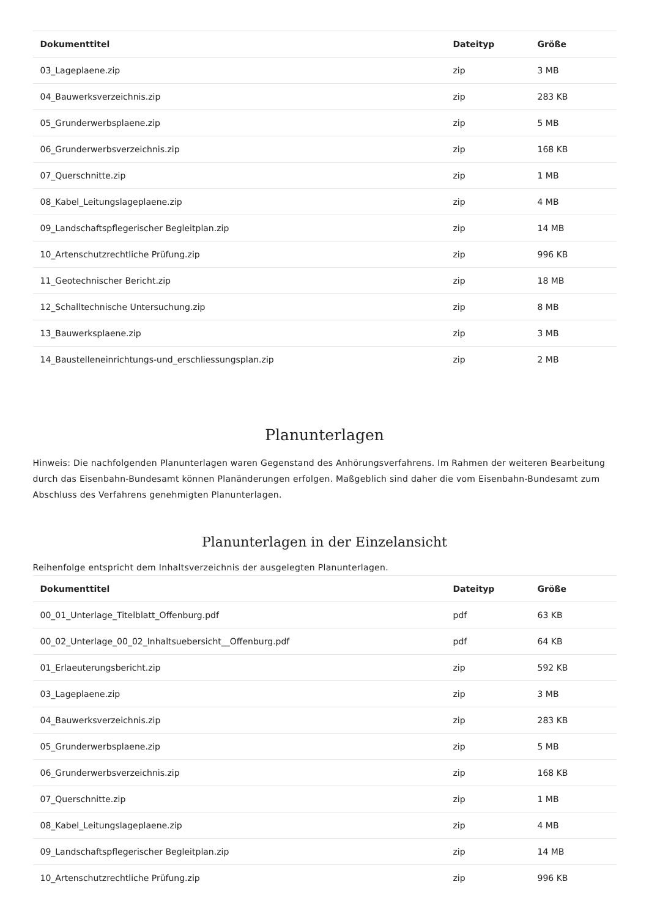| Dokumenttitel | Dateityp | Größe |
| --- | --- | --- |
| 03_Lageplaene.zip | zip | 3 MB |
| 04_Bauwerksverzeichnis.zip | zip | 283 KB |
| 05_Grunderwerbsplaene.zip | zip | 5 MB |
| 06_Grunderwerbsverzeichnis.zip | zip | 168 KB |
| 07_Querschnitte.zip | zip | 1 MB |
| 08_Kabel_Leitungslageplaene.zip | zip | 4 MB |
| 09_Landschaftspflegerischer Begleitplan.zip | zip | 14 MB |
| 10_Artenschutzrechtliche Prüfung.zip | zip | 996 KB |
| 11_Geotechnischer Bericht.zip | zip | 18 MB |
| 12_Schalltechnische Untersuchung.zip | zip | 8 MB |
| 13_Bauwerksplaene.zip | zip | 3 MB |
| 14_Baustelleneinrichtungs-und_erschliessungsplan.zip | zip | 2 MB |
Planunterlagen
Hinweis: Die nachfolgenden Planunterlagen waren Gegenstand des Anhörungsverfahrens. Im Rahmen der weiteren Bearbeitung durch das Eisenbahn-Bundesamt können Planänderungen erfolgen. Maßgeblich sind daher die vom Eisenbahn-Bundesamt zum Abschluss des Verfahrens genehmigten Planunterlagen.
Planunterlagen in der Einzelansicht
Reihenfolge entspricht dem Inhaltsverzeichnis der ausgelegten Planunterlagen.
| Dokumenttitel | Dateityp | Größe |
| --- | --- | --- |
| 00_01_Unterlage_Titelblatt_Offenburg.pdf | pdf | 63 KB |
| 00_02_Unterlage_00_02_Inhaltsuebersicht__Offenburg.pdf | pdf | 64 KB |
| 01_Erlaeuterungsbericht.zip | zip | 592 KB |
| 03_Lageplaene.zip | zip | 3 MB |
| 04_Bauwerksverzeichnis.zip | zip | 283 KB |
| 05_Grunderwerbsplaene.zip | zip | 5 MB |
| 06_Grunderwerbsverzeichnis.zip | zip | 168 KB |
| 07_Querschnitte.zip | zip | 1 MB |
| 08_Kabel_Leitungslageplaene.zip | zip | 4 MB |
| 09_Landschaftspflegerischer Begleitplan.zip | zip | 14 MB |
| 10_Artenschutzrechtliche Prüfung.zip | zip | 996 KB |